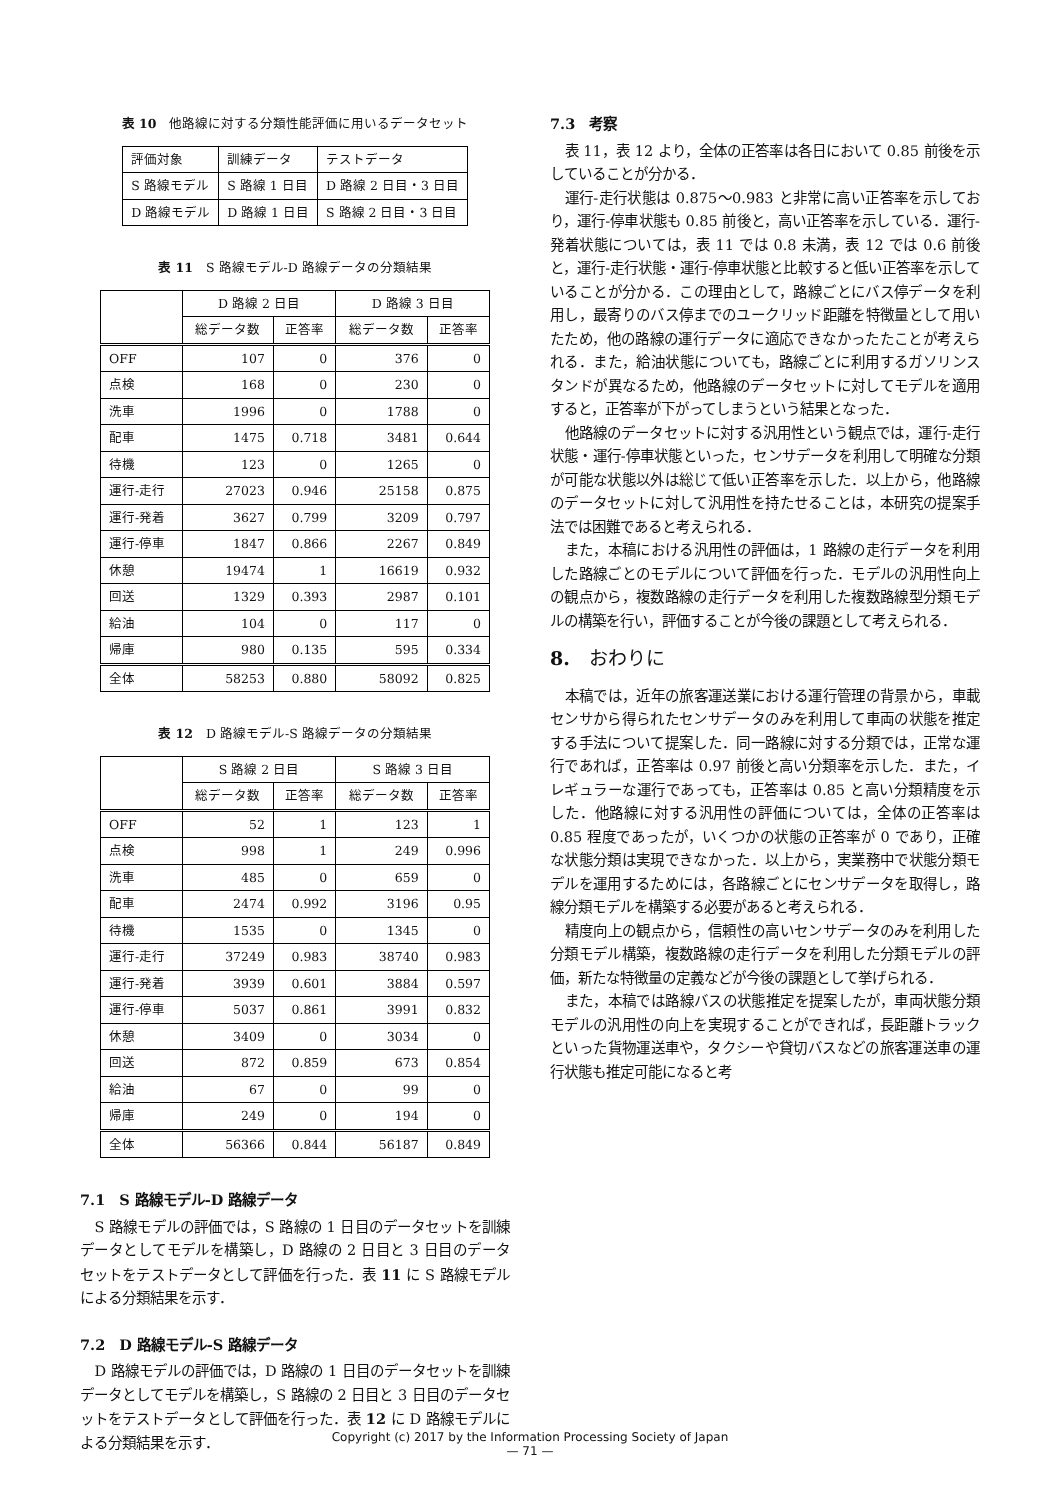表 10　他路線に対する分類性能評価に用いるデータセット
| 評価対象 | 訓練データ | テストデータ |
| S 路線モデル | S 路線 1 日目 | D 路線 2 日目・3 日目 |
| D 路線モデル | D 路線 1 日目 | S 路線 2 日目・3 日目 |
表 11　S 路線モデル-D 路線データの分類結果
| | D 路線 2 日目 | | D 路線 3 日目 | |
| --- | --- | --- | --- | --- |
| | 総データ数 | 正答率 | 総データ数 | 正答率 |
| OFF | 107 | 0 | 376 | 0 |
| 点検 | 168 | 0 | 230 | 0 |
| 洗車 | 1996 | 0 | 1788 | 0 |
| 配車 | 1475 | 0.718 | 3481 | 0.644 |
| 待機 | 123 | 0 | 1265 | 0 |
| 運行-走行 | 27023 | 0.946 | 25158 | 0.875 |
| 運行-発着 | 3627 | 0.799 | 3209 | 0.797 |
| 運行-停車 | 1847 | 0.866 | 2267 | 0.849 |
| 休憩 | 19474 | 1 | 16619 | 0.932 |
| 回送 | 1329 | 0.393 | 2987 | 0.101 |
| 給油 | 104 | 0 | 117 | 0 |
| 帰庫 | 980 | 0.135 | 595 | 0.334 |
| 全体 | 58253 | 0.880 | 58092 | 0.825 |
表 12　D 路線モデル-S 路線データの分類結果
| | S 路線 2 日目 | | S 路線 3 日目 | |
| --- | --- | --- | --- | --- |
| | 総データ数 | 正答率 | 総データ数 | 正答率 |
| OFF | 52 | 1 | 123 | 1 |
| 点検 | 998 | 1 | 249 | 0.996 |
| 洗車 | 485 | 0 | 659 | 0 |
| 配車 | 2474 | 0.992 | 3196 | 0.95 |
| 待機 | 1535 | 0 | 1345 | 0 |
| 運行-走行 | 37249 | 0.983 | 38740 | 0.983 |
| 運行-発着 | 3939 | 0.601 | 3884 | 0.597 |
| 運行-停車 | 5037 | 0.861 | 3991 | 0.832 |
| 休憩 | 3409 | 0 | 3034 | 0 |
| 回送 | 872 | 0.859 | 673 | 0.854 |
| 給油 | 67 | 0 | 99 | 0 |
| 帰庫 | 249 | 0 | 194 | 0 |
| 全体 | 56366 | 0.844 | 56187 | 0.849 |
7.1　S 路線モデル-D 路線データ
S 路線モデルの評価では，S 路線の 1 日目のデータセットを訓練データとしてモデルを構築し，D 路線の 2 日目と 3 日目のデータセットをテストデータとして評価を行った．表 11 に S 路線モデルによる分類結果を示す．
7.2　D 路線モデル-S 路線データ
D 路線モデルの評価では，D 路線の 1 日目のデータセットを訓練データとしてモデルを構築し，S 路線の 2 日目と 3 日目のデータセットをテストデータとして評価を行った．表 12 に D 路線モデルによる分類結果を示す．
7.3　考察
表 11，表 12 より，全体の正答率は各日において 0.85 前後を示していることが分かる．
運行-走行状態は 0.875〜0.983 と非常に高い正答率を示しており，運行-停車状態も 0.85 前後と，高い正答率を示している．運行-発着状態については，表 11 では 0.8 未満，表 12 では 0.6 前後と，運行-走行状態・運行-停車状態と比較すると低い正答率を示していることが分かる．この理由として，路線ごとにバス停データを利用し，最寄りのバス停までのユークリッド距離を特徴量として用いたため，他の路線の運行データに適応できなかったたことが考えられる．また，給油状態についても，路線ごとに利用するガソリンスタンドが異なるため，他路線のデータセットに対してモデルを適用すると，正答率が下がってしまうという結果となった．
他路線のデータセットに対する汎用性という観点では，運行-走行状態・運行-停車状態といった，センサデータを利用して明確な分類が可能な状態以外は総じて低い正答率を示した．以上から，他路線のデータセットに対して汎用性を持たせることは，本研究の提案手法では困難であると考えられる．
また，本稿における汎用性の評価は，1 路線の走行データを利用した路線ごとのモデルについて評価を行った．モデルの汎用性向上の観点から，複数路線の走行データを利用した複数路線型分類モデルの構築を行い，評価することが今後の課題として考えられる．
8.　おわりに
本稿では，近年の旅客運送業における運行管理の背景から，車載センサから得られたセンサデータのみを利用して車両の状態を推定する手法について提案した．同一路線に対する分類では，正常な運行であれば，正答率は 0.97 前後と高い分類率を示した．また，イレギュラーな運行であっても，正答率は 0.85 と高い分類精度を示した．他路線に対する汎用性の評価については，全体の正答率は 0.85 程度であったが，いくつかの状態の正答率が 0 であり，正確な状態分類は実現できなかった．以上から，実業務中で状態分類モデルを運用するためには，各路線ごとにセンサデータを取得し，路線分類モデルを構築する必要があると考えられる．
精度向上の観点から，信頼性の高いセンサデータのみを利用した分類モデル構築，複数路線の走行データを利用した分類モデルの評価，新たな特徴量の定義などが今後の課題として挙げられる．
また，本稿では路線バスの状態推定を提案したが，車両状態分類モデルの汎用性の向上を実現することができれば，長距離トラックといった貨物運送車や，タクシーや貸切バスなどの旅客運送車の運行状態も推定可能になると考
Copyright (c) 2017 by the Information Processing Society of Japan
— 71 —